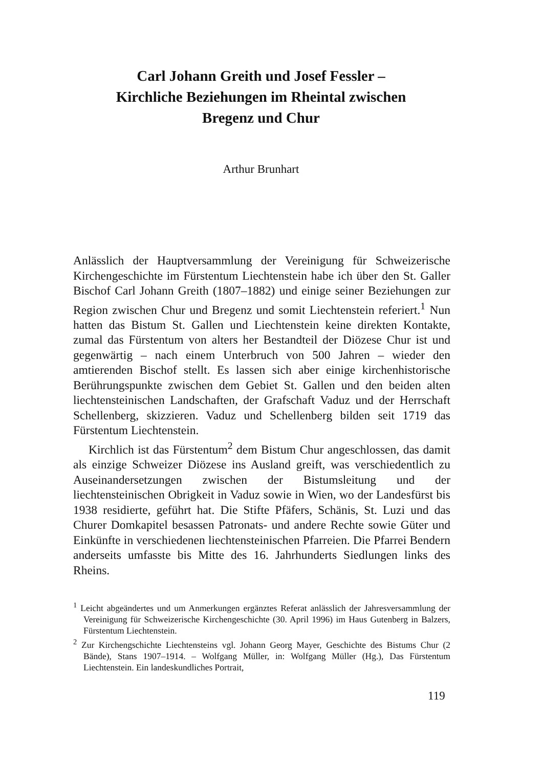Carl Johann Greith und Josef Fessler –
Kirchliche Beziehungen im Rheintal zwischen
Bregenz und Chur
Arthur Brunhart
Anlässlich der Hauptversammlung der Vereinigung für Schweizerische Kirchengeschichte im Fürstentum Liechtenstein habe ich über den St. Galler Bischof Carl Johann Greith (1807–1882) und einige seiner Beziehungen zur Region zwischen Chur und Bregenz und somit Liechtenstein referiert.<sup>1</sup> Nun hatten das Bistum St. Gallen und Liechtenstein keine direkten Kontakte, zumal das Fürstentum von alters her Bestandteil der Diözese Chur ist und gegenwärtig – nach einem Unterbruch von 500 Jahren – wieder den amtierenden Bischof stellt. Es lassen sich aber einige kirchenhistorische Berührungspunkte zwischen dem Gebiet St. Gallen und den beiden alten liechtensteinischen Landschaften, der Grafschaft Vaduz und der Herrschaft Schellenberg, skizzieren. Vaduz und Schellenberg bilden seit 1719 das Fürstentum Liechtenstein.
Kirchlich ist das Fürstentum<sup>2</sup> dem Bistum Chur angeschlossen, das damit als einzige Schweizer Diözese ins Ausland greift, was verschiedentlich zu Auseinandersetzungen zwischen der Bistumsleitung und der liechtensteinischen Obrigkeit in Vaduz sowie in Wien, wo der Landesfürst bis 1938 residierte, geführt hat. Die Stifte Pfäfers, Schänis, St. Luzi und das Churer Domkapitel besassen Patronats- und andere Rechte sowie Güter und Einkünfte in verschiedenen liechtensteinischen Pfarreien. Die Pfarrei Bendern anderseits umfasste bis Mitte des 16. Jahrhunderts Siedlungen links des Rheins.
<sup>1</sup> Leicht abgeändertes und um Anmerkungen ergänztes Referat anlässlich der Jahresversammlung der Vereinigung für Schweizerische Kirchengeschichte (30. April 1996) im Haus Gutenberg in Balzers, Fürstentum Liechtenstein.
<sup>2</sup> Zur Kirchengschichte Liechtensteins vgl. Johann Georg Mayer, Geschichte des Bistums Chur (2 Bände), Stans 1907–1914. – Wolfgang Müller, in: Wolfgang Müller (Hg.), Das Fürstentum Liechtenstein. Ein landeskundliches Portrait,
119